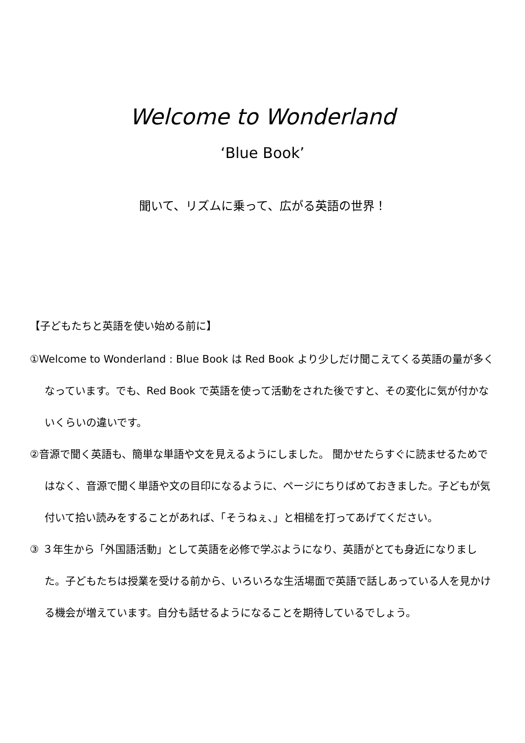Welcome to Wonderland
‘Blue Book’
聞いて、リズムに乗って、広がる英語の世界！
【子どもたちと英語を使い始める前に】
①Welcome to Wonderland : Blue Book は Red Book より少しだけ聞こえてくる英語の量が多くなっています。でも、Red Book で英語を使って活動をされた後ですと、その変化に気が付かないくらいの違いです。
②音源で聞く英語も、簡単な単語や文を見えるようにしました。 聞かせたらすぐに読ませるためではなく、音源で聞く単語や文の目印になるように、ページにちりばめておきました。子どもが気付いて拾い読みをすることがあれば、「そうねぇ、」と相槌を打ってあげてください。
③ ３年生から「外国語活動」として英語を必修で学ぶようになり、英語がとても身近になりました。子どもたちは授業を受ける前から、いろいろな生活場面で英語で話しあっている人を見かける機会が増えています。自分も話せるようになることを期待しているでしょう。